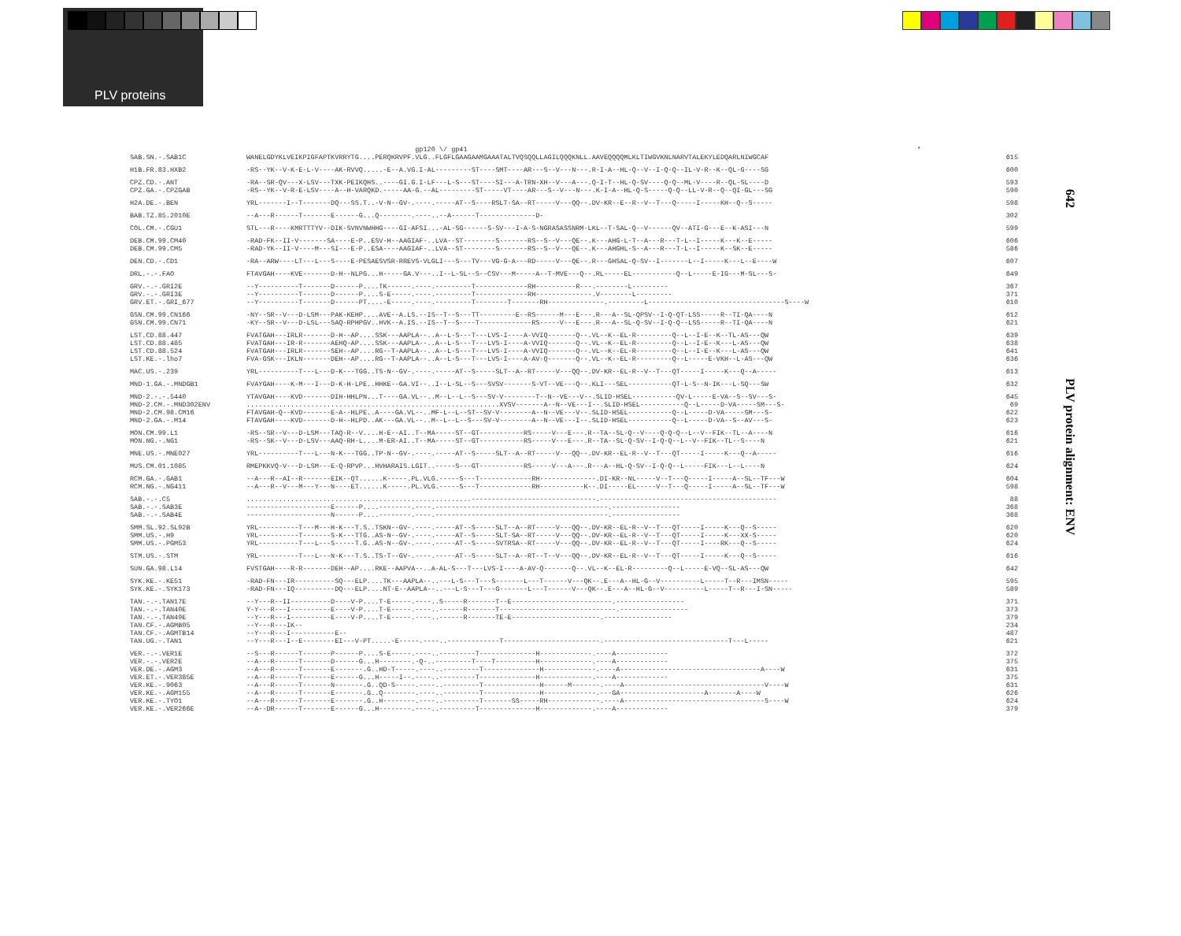PLV proteins
642
PLV protein alignment: ENV
| | gp120 \/ gp41 * | |
| SAB.SN.-.SAB1C | WANELGDYKLVEIKPIGFAPTKVRRYTG....PERQKRVPF.VLG..FLGFLGAAGAAMGAAATALTVQSQQLLAGILQQQKNLL.AAVEQQQQMLKLTIWGVKNLNARVTALEKYLEDQARLNIWGCAF | 615 |
| H1B.FR.83.HXB2 | -RS--YK--V-K-E-L-V----AK-RVVQ.....-E--A.VG.I-AL---------ST----SMT----AR---S--V---N---.R-I-A--HL-Q--V--I-Q-Q--IL-V-R--K--QL-G----SG | 600 |
| CPZ.CD.-.ANT | -RA--SR-QV---X-LSV---TXK-PEIKQHS..----GI.G.I-LF---L-S---ST----SI---A-TRN-XH--V---A---.Q-I-T--HL-Q-SV----Q-Q--ML-V----R--QL-SL----D | 593 |
| CPZ.GA.-.CPZGAB | -RS--YK--V-R-E-LSV----A--H-VARQKD.-----AA-G.--AL---------ST-----VT----AR---S--V---N---.K-I-A--HL-Q-S-----Q-Q--LL-V-R--Q--QI-GL---SG | 590 |
| H2A.DE.-.BEN | YRL-------I--T-------DQ---SS.T..-V-N--GV-.----.-----AT--S----RSLT-SA--RT-----V---QQ--.DV-KR--E--R--V--T---Q-----I-----KH--Q--S----- | 598 |
| BAB.TZ.85.2010E | --A---R------T-------E------G...Q--------.----..--A------T--------------D- | 302 |
| COL.CM.-.CGU1 | STL---R----KMRTTTYV--DIK-SVNVNWHHG----GI-AFSI...-AL-SG------S-SV---I-A-S-NGRASASSNRM-LKL--T-SAL-Q--V------QV--ATI-G---E--K-ASI---N | 599 |
| DEB.CM.99.CM40 | -RAD-FK--II-V-------SA----E-P..ESV-H--AAGIAF-..LVA--ST--------S-------RS--S--V---QE--.K---AHG-L-T--A---R---T-L--I-----K---K--E----- | 606 |
| DEB.CM.99.CM5 | -RAD-YK--II-V----M---SI---E-P..ESA----AAGIAF-..LVA--ST--------S-------RS--S--V---QE--.K---AHGHL-S--A---R---T-L--I-----K--SK--E----- | 586 |
| DEN.CD.-.CD1 | -RA--ARW----LT---L---S----E-PESAESVSR-RREVS-VLGLI---S---TV---VG-G-A---RD-----V---QE--.R---GHSAL-Q-SV--I-------L--I-----K---L--E----W | 607 |
| DRL.-.-.FAO | FTAVGAH----KVE-------D-H--NLPG...H-----GA.V---..I--L-SL--S--CSV---M-----A--T-MVE---Q--.RL-----EL-----------Q--L-----E-IG---M-SL---S- | 649 |
| GRV.-.-.GRI2E | --Y----------T-------D------P....TK------.----.---------T-------------RH----------R---.--------L--------- | 367 |
| GRV.-.-.GRI3E | --Y----------T-------D------P....S-E-----.----.---------T-------------RH--------------.V--------L--------- | 371 |
| GRV.ET.-.GRI_677 | --Y----------T-------D------PT....-E-----.----.---------T--------T-------RH--------------.---------L----------------------------------S----W | 610 |
| GSN.CM.99.CN166 | -NY--SR--V---D-LSM---PAK-KEHP....AVE--A.LS.--IS--T--S---TT---------E--RS------M---E---.R---A--SL-QPSV--I-Q-QT-LSS-----R--TI-QA----N | 612 |
| GSN.CM.99.CN71 | -KY--SR--V---D-LSL---SAQ-RPHPGV..HVK--A.IS.--IS--T--S----T-------------RS-----V---E---.R---A--SL-Q-SV--I-Q-Q--LSS-----R--TI-QA----N | 621 |
| LST.CD.88.447 | FVATGAH---IRLR-------D-H--AP....SSK---AAPLA--..A--L-S---T---LVS-I----A-VVIQ-------Q--.VL--K--EL-R---------Q--L--I-E--K--TL-AS---QW | 639 |
| LST.CD.88.485 | FVATGAH---IR-R-------AEHQ-AP....SSK---AAPLA--..A--L-S---T---LVS-I----A-VVIQ-------Q--.VL--K--EL-R---------Q--L--I-E--K---L-AS---QW | 638 |
| LST.CD.88.524 | FVATGAH---IRLR-------SEH--AP....RG--T-AAPLA--..A--L-S---T---LVS-I----A-VVIQ-------Q--.VL--K--EL-R---------Q--L--I-E--K---L-AS---QW | 641 |
| LST.KE.-.lho7 | FVA-GSK---IKLN-------DEH--AP....RG--T-AAPLA--..A--L-S---T---LVS-I----A-AV-Q-------Q--.VL--K--EL-R---------Q--L-----E-VKH--L-AS---QW | 636 |
| MAC.US.-.239 | YRL----------T---L---D-K---TGG..TS-N--GV-.----.-----AT--S-----SLT--A--RT-----V---QQ--.DV-KR--EL-R--V--T---QT-----I-----K---Q--A----- | 613 |
| MND-1.GA.-.MNDGB1 | FVAYGAH----K-M---I---D-K-H-LPE..HHKE--GA.VI--..I--L-SL--S---SVSV-------S-VT--VE---Q--.KLI---SEL-----------QT-L-S--N-IK---L-SQ---SW | 632 |
| MND-2.-.-.5440 | YTAVGAH----KVD-------DIH-HHLPN...T----GA.VL--..M--L--L--S---SV-V--------T--N--VE---V--.SLID-HSEL-----------QV-L-----E-VA--S--SV---S- | 645 |
| MND-2.CM.-.MND302ENV | ...............................................................XVSV-------A--N--VE---I--.SLID-HSEL-----------Q--L-----D-VA-----SM---S- | 69 |
| MND-2.CM.98.CM16 | FTAVGAH-Q--KVD-------E-A--HLPE..A----GA.VL--..MF-L--L--ST--SV-V--------A--N--VE---V--.SLID-HSEL-----------Q--L-----D-VA-----SM---S- | 622 |
| MND-2.GA.-.M14 | FTAVGAH----KVD-------D-H--HLPD..AK---GA.VL--..M--L--L--S---SV-V--------A--N--VE---I--.SLID-HSEL-----------Q--L-----D-VA--S--AV---S- | 623 |
| MON.CM.99.L1 | -RS--SR--V---D-LSM---TAQ-R--V....H-E--AI..T--MA-----ST--GT-----------RS-----V---E---.R--TA--SL-Q--V----Q-Q-Q--L--V--FIK--TL--A----N | 616 |
| MON.NG.-.NG1 | -RS--SK--V---D-LSV---AAQ-RH-L....M-ER-AI..T--MA-----ST--GT-----------RS-----V---E---.R--TA--SL-Q-SV--I-Q-Q--L--V--FIK--TL--S----N | 621 |
| MNE.US.-.MNE027 | YRL----------T---L---N-K---TGG..TP-N--GV-.----.-----AT--S-----SLT--A--RT-----V---QQ--.DV-KR--EL-R--V--T---QT-----I-----K---Q--A----- | 616 |
| MUS.CM.01.1085 | RMEPKKVQ-V---D-LSM---E-Q-RPVP...HVHARAIS.LGIT..-----S---GT-----------RS-----V---A---.R---A--HL-Q-SV--I-Q-Q--L-----FIK---L--L----N | 624 |
| RCM.GA.-.GAB1 | --A---R--AI--R-------EIK--QT......K-----.PL.VLG.-----S---T-------------RH--------------.DI-KR--NL-----V--T---Q-----I-----A--SL--TF---W | 604 |
| RCM.NG.-.NG411 | --A---R--V---M---Y---N----ET......K-----.PL.VLG.-----S---T-------------RH-----------K--.DI-----EL-----V--T---Q-----I-----A--SL--TF---W | 598 |
| SAB.-.-.C5 | ........................................................-------------------------------.-------------------------------------------- | 88 |
| SAB.-.-.SAB3E | ---------------------E------P....--------.----.-------------------------------------------.----------------- | 368 |
| SAB.-.-.SAB4E | ---------------------N------P....--------.----.-------------------------------------------.----------------- | 368 |
| SMM.SL.92.SL92B | YRL----------T---M---H-K---T.S..TSKN--GV-.----.-----AT--S-----SLT--A--RT-----V---QQ--.DV-KR--EL-R--V--T---QT-----I-----K---Q--S----- | 620 |
| SMM.US.-.H9 | YRL----------T-------S-K---TTG..AS-N--GV-.----.-----AT--S-----SLT-SA--RT-----V---QQ--.DV-KR--EL-R--V--T---QT-----I-----K---XX-S----- | 620 |
| SMM.US.-.PGM53 | YRL----------T---L---S-----T.G..AS-N--GV-.----.-----AT--S-----SVTRSA--RT-----V---QQ--.DV-KR--EL-R--V--T---QT-----I----RK---Q--S----- | 624 |
| STM.US.-.STM | YRL----------T---L---N-K---T.S..TS-T--GV-.----.-----AT--S-----SLT--A--RT--T--V---QQ--.DV-KR--EL-R--V--T---QT-----I-----K---Q--S----- | 616 |
| SUN.GA.98.L14 | FVSTGAH----R-R-------DEH--AP....RKE--AAPVA--..A-AL-S---T---LVS-I----A-AV-Q-------Q--.VL--K--EL-R---------Q--L-----E-VQ--SL-AS---QW | 642 |
| SYK.KE.-.KE51 | -RAD-FN---IR----------SQ---ELP....TK---AAPLA--..---L-S---T---S-------L---T------V---QK--.E---A--HL-G--V----------L-----T--R---IMSN----- | 595 |
| SYK.KE.-.SYK173 | -RAD-FN---IQ----------DQ---ELP....NT-E--AAPLA--..---L-S---T---G-------L---T------V---QK--.E---A--HL-G--V----------L-----T--R---I-SN----- | 589 |
| TAN.-.-.TAN17E | --Y---R--II----------D----V-P....T-E-----.----..S-----R-------T--E-------------------------.----------------- | 371 |
| TAN.-.-.TAN40E | Y-Y---R---I----------E----V-P....T-E-----.----..------R-------T-----------------------------.----------------- | 373 |
| TAN.-.-.TAN49E | --Y---R---I----------E----V-P....T-E-----.----..------R-------TE-E----------------------.----------------- | 379 |
| TAN.CF.-.AGMB05 | --Y---R---IK-- | 234 |
| TAN.CF.-.AGMTB14 | --Y---R---I-----------E-- | 487 |
| TAN.UG.-.TAN1 | --Y---R---I--E--------EI---V-PT.....-E-----.----..-------------T------------------------.-------------------------------T---L----- | 621 |
| VER.-.-.VER1E | --S---R------T-------P------P....S-E-----.----..---------T--------------H-------------.----A------------- | 372 |
| VER.-.-.VER2E | --A---R------T-------D------G...H--------.-Q-..---------T----T----------H-------------.----A------------- | 375 |
| VER.DE.-.AGM3 | --A---R------T-------E-------.G..HD-T-----.----..---------T--------------H-------------.----A-----------------------------------A----W | 631 |
| VER.ET.-.VER385E | --A---R------T-------E------G...H-----I--.----..---------T--------------H-------------.----A------------- | 375 |
| VER.KE.-.9063 | --A---R------T-------N-------.G..QD-S-----.----..---------T--------------H------M-------.----A-----------------------------------V----W | 631 |
| VER.KE.-.AGM155 | --A---R------T-------E-------.G..Q--------.----..---------T--------------H-------------.---GA---------------------A-------A----W | 626 |
| VER.KE.-.TYO1 | --A---R------T-------E-------.G..H--------.----..---------T-------SS-----RH-------------.----A-----------------------------------S----W | 624 |
| VER.KE.-.VER266E | --A--DR------T-------E------G...H--------.----..---------T--------------H-------------.----A------------- | 379 |